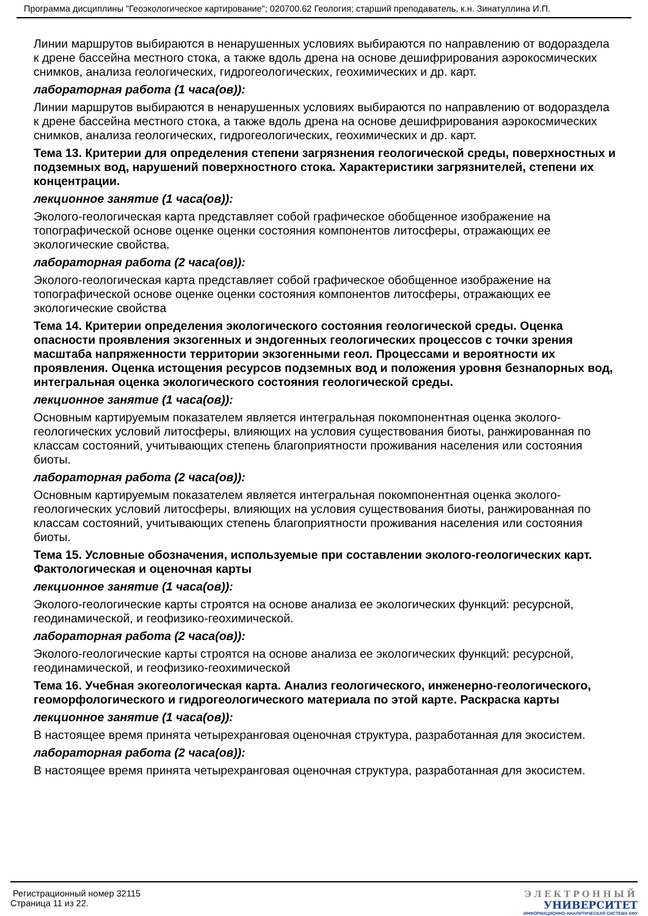Программа дисциплины "Геоэкологическое картирование"; 020700.62 Геология; старший преподаватель, к.н. Зинатуллина И.П.
Линии маршрутов выбираются в ненарушенных условиях выбираются по направлению от водораздела к дрене бассейна местного стока, а также вдоль дрена на основе дешифрирования аэрокосмических снимков, анализа геологических, гидрогеологических, геохимических и др. карт.
лабораторная работа (1 часа(ов)):
Линии маршрутов выбираются в ненарушенных условиях выбираются по направлению от водораздела к дрене бассейна местного стока, а также вдоль дрена на основе дешифрирования аэрокосмических снимков, анализа геологических, гидрогеологических, геохимических и др. карт.
Тема 13. Критерии для определения степени загрязнения геологической среды, поверхностных и подземных вод, нарушений поверхностного стока. Характеристики загрязнителей, степени их концентрации.
лекционное занятие (1 часа(ов)):
Эколого-геологическая карта представляет собой графическое обобщенное изображение на топографической основе оценке оценки состояния компонентов литосферы, отражающих ее экологические свойства.
лабораторная работа (2 часа(ов)):
Эколого-геологическая карта представляет собой графическое обобщенное изображение на топографической основе оценке оценки состояния компонентов литосферы, отражающих ее экологические свойства
Тема 14. Критерии определения экологического состояния геологической среды. Оценка опасности проявления экзогенных и эндогенных геологических процессов с точки зрения масштаба напряженности территории экзогенными геол. Процессами и вероятности их проявления. Оценка истощения ресурсов подземных вод и положения уровня безнапорных вод, интегральная оценка экологического состояния геологической среды.
лекционное занятие (1 часа(ов)):
Основным картируемым показателем является интегральная покомпонентная оценка эколого-геологических условий литосферы, влияющих на условия существования биоты, ранжированная по классам состояний, учитывающих степень благоприятности проживания населения или состояния биоты.
лабораторная работа (2 часа(ов)):
Основным картируемым показателем является интегральная покомпонентная оценка эколого-геологических условий литосферы, влияющих на условия существования биоты, ранжированная по классам состояний, учитывающих степень благоприятности проживания населения или состояния биоты.
Тема 15. Условные обозначения, используемые при составлении эколого-геологических карт. Фактологическая и оценочная карты
лекционное занятие (1 часа(ов)):
Эколого-геологические карты строятся на основе анализа ее экологических функций: ресурсной, геодинамической, и геофизико-геохимической.
лабораторная работа (2 часа(ов)):
Эколого-геологические карты строятся на основе анализа ее экологических функций: ресурсной, геодинамической, и геофизико-геохимической
Тема 16. Учебная экогеологическая карта. Анализ геологического, инженерно-геологического, геоморфологического и гидрогеологического материала по этой карте. Раскраска карты
лекционное занятие (1 часа(ов)):
В настоящее время принята четырехранговая оценочная структура, разработанная для экосистем.
лабораторная работа (2 часа(ов)):
В настоящее время принята четырехранговая оценочная структура, разработанная для экосистем.
Регистрационный номер 32115
Страница 11 из 22.
ЭЛЕКТРОННЫЙ
УНИВЕРСИТЕТ
ИНФОРМАЦИОННО-АНАЛИТИЧЕСКАЯ СИСТЕМА КФУ